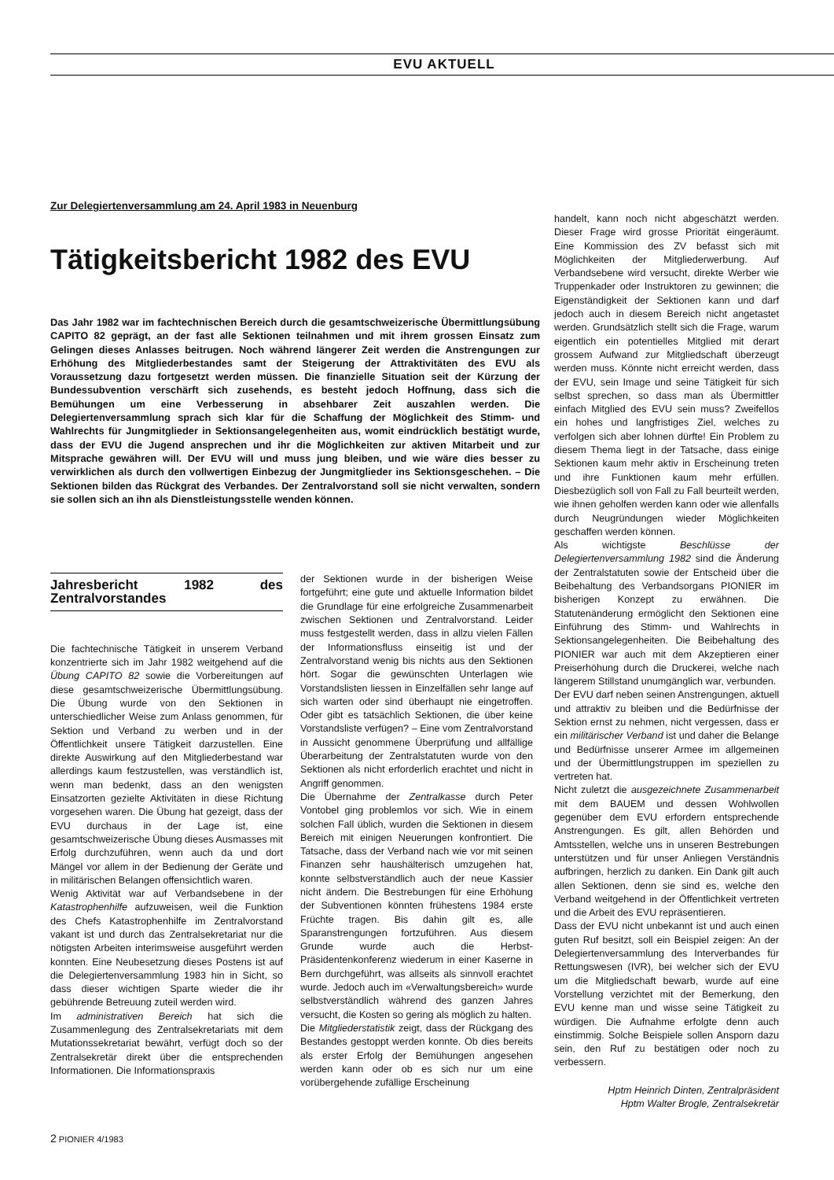EVU AKTUELL
Zur Delegiertenversammlung am 24. April 1983 in Neuenburg
Tätigkeitsbericht 1982 des EVU
Das Jahr 1982 war im fachtechnischen Bereich durch die gesamtschweizerische Übermittlungsübung CAPITO 82 geprägt, an der fast alle Sektionen teilnahmen und mit ihrem grossen Einsatz zum Gelingen dieses Anlasses beitrugen. Noch während längerer Zeit werden die Anstrengungen zur Erhöhung des Mitgliederbestandes samt der Steigerung der Attraktivitäten des EVU als Voraussetzung dazu fortgesetzt werden müssen. Die finanzielle Situation seit der Kürzung der Bundessubvention verschärft sich zusehends, es besteht jedoch Hoffnung, dass sich die Bemühungen um eine Verbesserung in absehbarer Zeit auszahlen werden. Die Delegiertenversammlung sprach sich klar für die Schaffung der Möglichkeit des Stimm- und Wahlrechts für Jungmitglieder in Sektionsangelegenheiten aus, womit eindrücklich bestätigt wurde, dass der EVU die Jugend ansprechen und ihr die Möglichkeiten zur aktiven Mitarbeit und zur Mitsprache gewähren will. Der EVU will und muss jung bleiben, und wie wäre dies besser zu verwirklichen als durch den vollwertigen Einbezug der Jungmitglieder ins Sektionsgeschehen. – Die Sektionen bilden das Rückgrat des Verbandes. Der Zentralvorstand soll sie nicht verwalten, sondern sie sollen sich an ihn als Dienstleistungsstelle wenden können.
Jahresbericht 1982 des Zentralvorstandes
Die fachtechnische Tätigkeit in unserem Verband konzentrierte sich im Jahr 1982 weitgehend auf die Übung CAPITO 82 sowie die Vorbereitungen auf diese gesamtschweizerische Übermittlungsübung. Die Übung wurde von den Sektionen in unterschiedlicher Weise zum Anlass genommen, für Sektion und Verband zu werben und in der Öffentlichkeit unsere Tätigkeit darzustellen. Eine direkte Auswirkung auf den Mitgliederbestand war allerdings kaum festzustellen, was verständlich ist, wenn man bedenkt, dass an den wenigsten Einsatzorten gezielte Aktivitäten in diese Richtung vorgesehen waren. Die Übung hat gezeigt, dass der EVU durchaus in der Lage ist, eine gesamtschweizerische Übung dieses Ausmasses mit Erfolg durchzuführen, wenn auch da und dort Mängel vor allem in der Bedienung der Geräte und in militärischen Belangen offensichtlich waren.
Wenig Aktivität war auf Verbandsebene in der Katastrophenhilfe aufzuweisen, weil die Funktion des Chefs Katastrophenhilfe im Zentralvorstand vakant ist und durch das Zentralsekretariat nur die nötigsten Arbeiten interimsweise ausgeführt werden konnten. Eine Neubesetzung dieses Postens ist auf die Delegiertenversammlung 1983 hin in Sicht, so dass dieser wichtigen Sparte wieder die ihr gebührende Betreuung zuteil werden wird.
Im administrativen Bereich hat sich die Zusammenlegung des Zentralsekretariats mit dem Mutationssekretariat bewährt, verfügt doch so der Zentralsekretär direkt über die entsprechenden Informationen. Die Informationspraxis
der Sektionen wurde in der bisherigen Weise fortgeführt; eine gute und aktuelle Information bildet die Grundlage für eine erfolgreiche Zusammenarbeit zwischen Sektionen und Zentralvorstand. Leider muss festgestellt werden, dass in allzu vielen Fällen der Informationsfluss einseitig ist und der Zentralvorstand wenig bis nichts aus den Sektionen hört. Sogar die gewünschten Unterlagen wie Vorstandslisten liessen in Einzelfällen sehr lange auf sich warten oder sind überhaupt nie eingetroffen. Oder gibt es tatsächlich Sektionen, die über keine Vorstandsliste verfügen? – Eine vom Zentralvorstand in Aussicht genommene Überprüfung und allfällige Überarbeitung der Zentralstatuten wurde von den Sektionen als nicht erforderlich erachtet und nicht in Angriff genommen.
Die Übernahme der Zentralkasse durch Peter Vontobel ging problemlos vor sich. Wie in einem solchen Fall üblich, wurden die Sektionen in diesem Bereich mit einigen Neuerungen konfrontiert. Die Tatsache, dass der Verband nach wie vor mit seinen Finanzen sehr haushälterisch umzugehen hat, konnte selbstverständlich auch der neue Kassier nicht ändern. Die Bestrebungen für eine Erhöhung der Subventionen könnten frühestens 1984 erste Früchte tragen. Bis dahin gilt es, alle Sparanstrengungen fortzuführen. Aus diesem Grunde wurde auch die Herbst-Präsidentenkonferenz wiederum in einer Kaserne in Bern durchgeführt, was allseits als sinnvoll erachtet wurde. Jedoch auch im «Verwaltungsbereich» wurde selbstverständlich während des ganzen Jahres versucht, die Kosten so gering als möglich zu halten.
Die Mitgliederstatistik zeigt, dass der Rückgang des Bestandes gestoppt werden konnte. Ob dies bereits als erster Erfolg der Bemühungen angesehen werden kann oder ob es sich nur um eine vorübergehende zufällige Erscheinung
handelt, kann noch nicht abgeschätzt werden. Dieser Frage wird grosse Priorität eingeräumt. Eine Kommission des ZV befasst sich mit Möglichkeiten der Mitgliederwerbung. Auf Verbandsebene wird versucht, direkte Werber wie Truppenkader oder Instruktoren zu gewinnen; die Eigenständigkeit der Sektionen kann und darf jedoch auch in diesem Bereich nicht angetastet werden. Grundsätzlich stellt sich die Frage, warum eigentlich ein potentielles Mitglied mit derart grossem Aufwand zur Mitgliedschaft überzeugt werden muss. Könnte nicht erreicht werden, dass der EVU, sein Image und seine Tätigkeit für sich selbst sprechen, so dass man als Übermittler einfach Mitglied des EVU sein muss? Zweifellos ein hohes und langfristiges Ziel, welches zu verfolgen sich aber lohnen dürfte! Ein Problem zu diesem Thema liegt in der Tatsache, dass einige Sektionen kaum mehr aktiv in Erscheinung treten und ihre Funktionen kaum mehr erfüllen. Diesbezüglich soll von Fall zu Fall beurteilt werden, wie ihnen geholfen werden kann oder wie allenfalls durch Neugründungen wieder Möglichkeiten geschaffen werden können.
Als wichtigste Beschlüsse der Delegiertenversammlung 1982 sind die Änderung der Zentralstatuten sowie der Entscheid über die Beibehaltung des Verbandsorgans PIONIER im bisherigen Konzept zu erwähnen. Die Statutenänderung ermöglicht den Sektionen eine Einführung des Stimm- und Wahlrechts in Sektionsangelegenheiten. Die Beibehaltung des PIONIER war auch mit dem Akzeptieren einer Preiserhöhung durch die Druckerei, welche nach längerem Stillstand unumgänglich war, verbunden.
Der EVU darf neben seinen Anstrengungen, aktuell und attraktiv zu bleiben und die Bedürfnisse der Sektion ernst zu nehmen, nicht vergessen, dass er ein militärischer Verband ist und daher die Belange und Bedürfnisse unserer Armee im allgemeinen und der Übermittlungstruppen im speziellen zu vertreten hat.
Nicht zuletzt die ausgezeichnete Zusammenarbeit mit dem BAUEM und dessen Wohlwollen gegenüber dem EVU erfordern entsprechende Anstrengungen. Es gilt, allen Behörden und Amtsstellen, welche uns in unseren Bestrebungen unterstützen und für unser Anliegen Verständnis aufbringen, herzlich zu danken. Ein Dank gilt auch allen Sektionen, denn sie sind es, welche den Verband weitgehend in der Öffentlichkeit vertreten und die Arbeit des EVU repräsentieren.
Dass der EVU nicht unbekannt ist und auch einen guten Ruf besitzt, soll ein Beispiel zeigen: An der Delegiertenversammlung des Interverbandes für Rettungswesen (IVR), bei welcher sich der EVU um die Mitgliedschaft bewarb, wurde auf eine Vorstellung verzichtet mit der Bemerkung, den EVU kenne man und wisse seine Tätigkeit zu würdigen. Die Aufnahme erfolgte denn auch einstimmig. Solche Beispiele sollen Ansporn dazu sein, den Ruf zu bestätigen oder noch zu verbessern.
Hptm Heinrich Dinten, Zentralpräsident
Hptm Walter Brogle, Zentralsekretär
2 PIONIER 4/1983